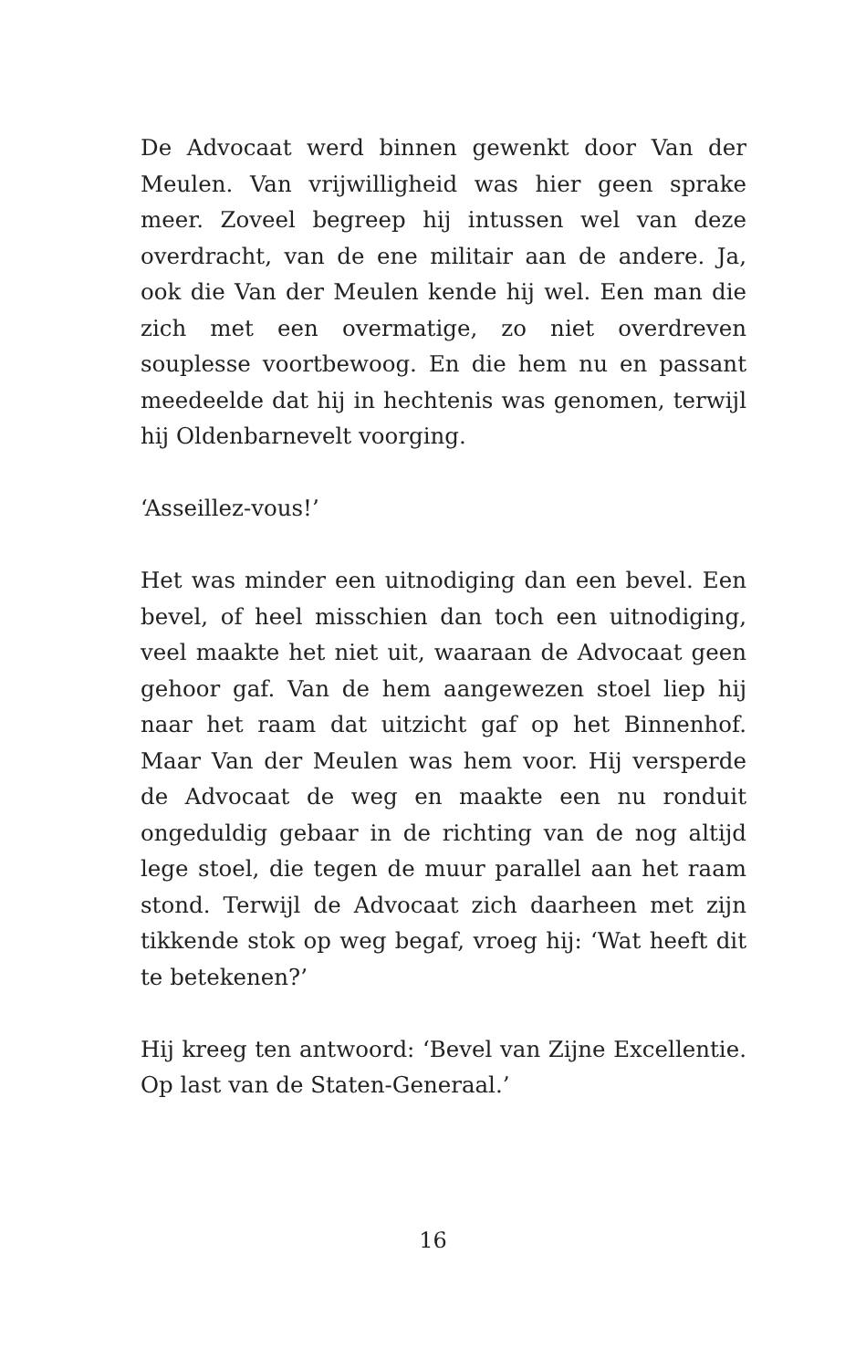De Advocaat werd binnen gewenkt door Van der Meulen. Van vrijwilligheid was hier geen sprake meer. Zoveel begreep hij intussen wel van deze overdracht, van de ene militair aan de andere. Ja, ook die Van der Meulen kende hij wel. Een man die zich met een overmatige, zo niet overdreven souplesse voortbewoog. En die hem nu en passant meedeelde dat hij in hechtenis was genomen, terwijl hij Oldenbarnevelt voorging.
‘Asseillez-vous!’
Het was minder een uitnodiging dan een bevel. Een bevel, of heel misschien dan toch een uitnodiging, veel maakte het niet uit, waaraan de Advocaat geen gehoor gaf. Van de hem aangewezen stoel liep hij naar het raam dat uitzicht gaf op het Binnenhof. Maar Van der Meulen was hem voor. Hij versperde de Advocaat de weg en maakte een nu ronduit ongeduldig gebaar in de richting van de nog altijd lege stoel, die tegen de muur parallel aan het raam stond. Terwijl de Advocaat zich daarheen met zijn tikkende stok op weg begaf, vroeg hij: ‘Wat heeft dit te betekenen?’
Hij kreeg ten antwoord: ‘Bevel van Zijne Excellentie. Op last van de Staten-Generaal.’
16